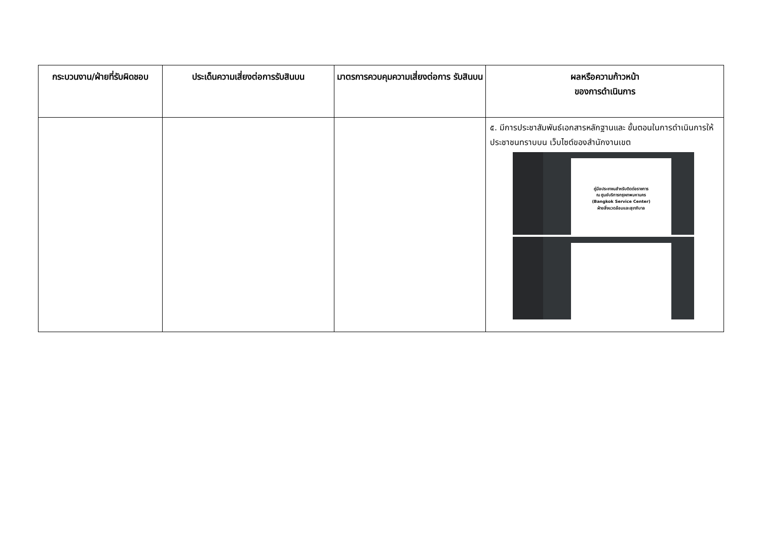| กระบวนงาน/ฝ่ายที่รับผิดชอบ | ประเด็นความเสี่ยงต่อการรับสินบน | มาตรการควบคุมความเสี่ยงต่อการ รับสินบน | ผลหรือความก้าวหน้า ของการดำเนินการ |
| --- | --- | --- | --- |
| | | | ๕. มีการประชาสัมพันธ์เอกสารหลักฐานและ ขั้นตอนในการดำเนินการให้ประชาชนทราบบน เว็บไซต์ของสำนักงานเขต คู่มือประชาชนสำหรับติดต่อราชการ ณ ศูนย์บริการกรุงเทพมหานคร (Bangkok Service Center) ฝ่ายสิ่งแวดล้อมและสุขาภิบาล |